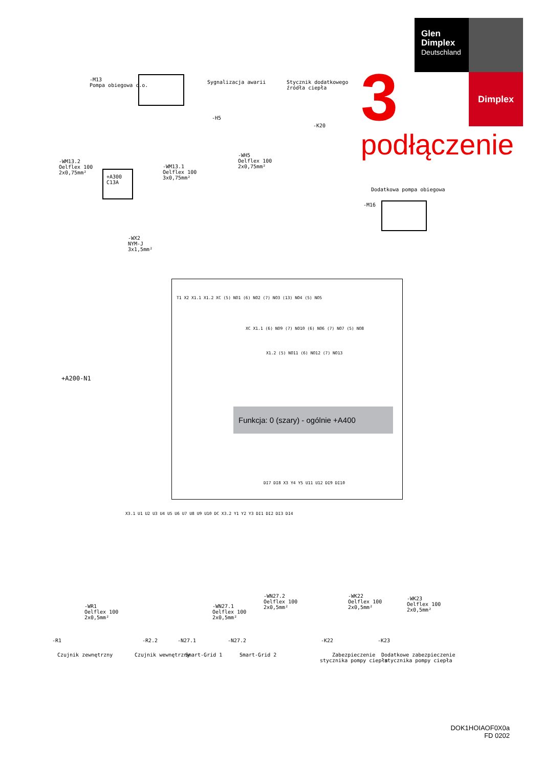Glen
Dimplex
Deutschland
Dimplex
3
podłączenie
-M13
Pompa obiegowa c.o.
Sygnalizacja awarii
Stycznik dodatkowego
źródła ciepła
-K20
-H5
-WH5
Oelflex 100
2x0,75mm²
-WM13.2
Oelflex 100
2x0,75mm²
-WM13.1
Oelflex 100
3x0,75mm²
+A300
C13A
-WX2
NYM-J
3x1,5mm²
Dodatkowa pompa obiegowa
-M16
+A200-N1
T1 X2 X1.1 X1.2 XC (5) NO1 (6) NO2 (7) NO3 (13) NO4 (5) NO5
XC X1.1 (6) NO9 (7) NO10 (6) NO6 (7) NO7 (5) NO8
X1.2 (5) NO11 (6) NO12 (7) NO13
Funkcja: 0 (szary) - ogólnie +A400
DI7 DI8 X3 Y4 Y5 U11 U12 DI9 DI10
X3.1 U1 U2 U3 U4 U5 U6 U7 U8 U9 U10 DC X3.2 Y1 Y2 Y3 DI1 DI2 DI3 DI4
-WR1
Oelflex 100
2x0,5mm²
-WN27.1
Oelflex 100
2x0,5mm²
-WN27.2
Oelflex 100
2x0,5mm²
-WK22
Oelflex 100
2x0,5mm²
-WK23
Oelflex 100
2x0,5mm²
-R1 -R2.2 -N27.1 -N27.2 -K22 -K23
Czujnik zewnętrzny Czujnik wewnętrzny Smart-Grid 1 Smart-Grid 2
Zabezpieczenie
stycznika pompy ciepła
Dodatkowe zabezpieczenie
stycznika pompy ciepła
DOK1HOIAOF0X0a
FD 0202